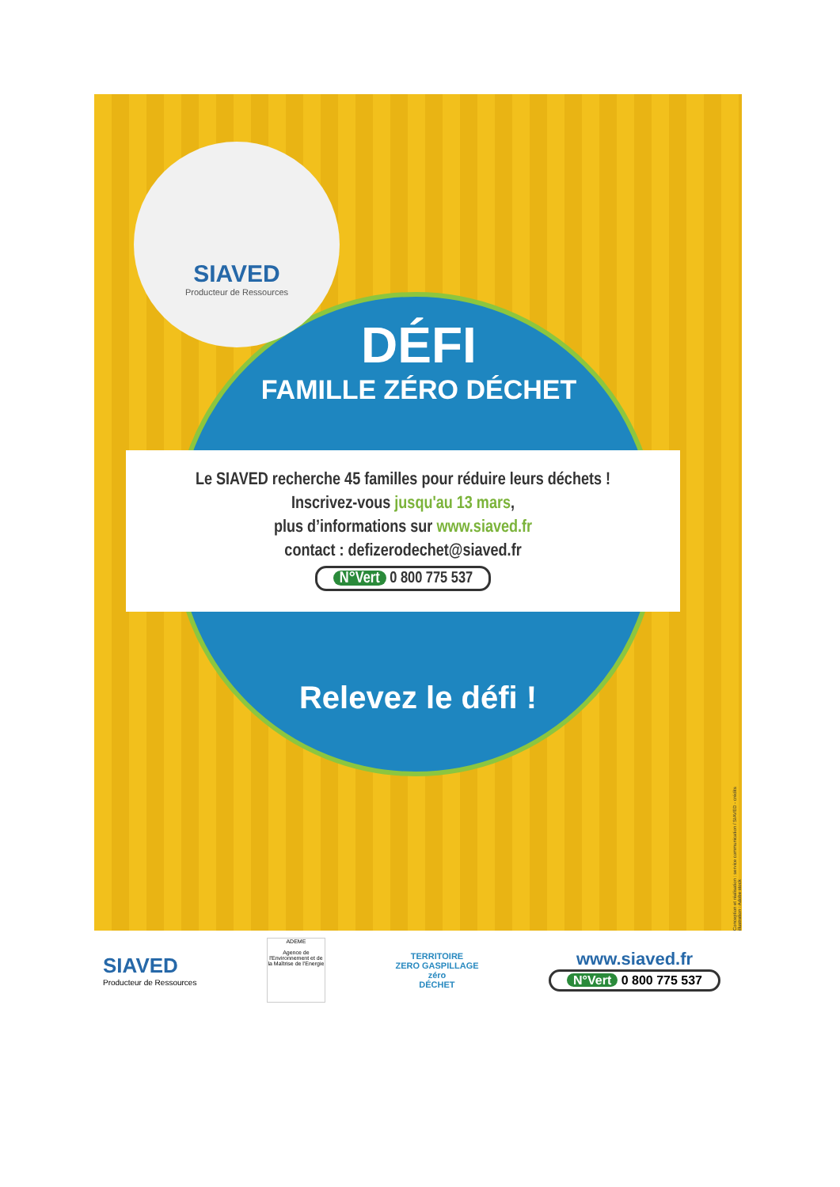SIAVED
Producteur de Ressources
DÉFI
FAMILLE ZÉRO DÉCHET
Le SIAVED recherche 45 familles pour réduire leurs déchets !
Inscrivez-vous jusqu'au 13 mars,
plus d’informations sur www.siaved.fr
contact : defizerodechet@siaved.fr
N°Vert 0 800 775 537
Relevez le défi !
Conception et réalisation : service communication / SIAVED - crédits illustration : Adobe stock
SIAVED
Producteur de Ressources
ADEME
Agence de l'Environnement et de la Maîtrise de l'Energie
TERRITOIRE
ZERO GASPILLAGE
zéro
DÉCHET
www.siaved.fr
N°Vert 0 800 775 537